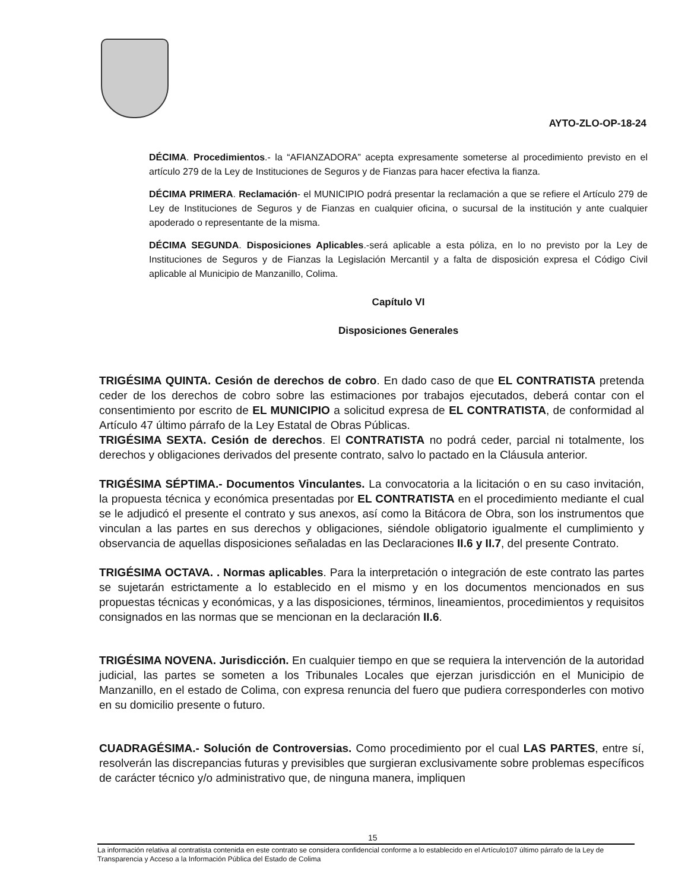AYTO-ZLO-OP-18-24
DÉCIMA. Procedimientos.- la “AFIANZADORA” acepta expresamente someterse al procedimiento previsto en el artículo 279 de la Ley de Instituciones de Seguros y de Fianzas para hacer efectiva la fianza.
DÉCIMA PRIMERA. Reclamación- el MUNICIPIO podrá presentar la reclamación a que se refiere el Artículo 279 de Ley de Instituciones de Seguros y de Fianzas en cualquier oficina, o sucursal de la institución y ante cualquier apoderado o representante de la misma.
DÉCIMA SEGUNDA. Disposiciones Aplicables.-será aplicable a esta póliza, en lo no previsto por la Ley de Instituciones de Seguros y de Fianzas la Legislación Mercantil y a falta de disposición expresa el Código Civil aplicable al Municipio de Manzanillo, Colima.
Capítulo VI
Disposiciones Generales
TRIGÉSIMA QUINTA. Cesión de derechos de cobro. En dado caso de que EL CONTRATISTA pretenda ceder de los derechos de cobro sobre las estimaciones por trabajos ejecutados, deberá contar con el consentimiento por escrito de EL MUNICIPIO a solicitud expresa de EL CONTRATISTA, de conformidad al Artículo 47 último párrafo de la Ley Estatal de Obras Públicas.
TRIGÉSIMA SEXTA. Cesión de derechos. El CONTRATISTA no podrá ceder, parcial ni totalmente, los derechos y obligaciones derivados del presente contrato, salvo lo pactado en la Cláusula anterior.
TRIGÉSIMA SÉPTIMA.- Documentos Vinculantes. La convocatoria a la licitación o en su caso invitación, la propuesta técnica y económica presentadas por EL CONTRATISTA en el procedimiento mediante el cual se le adjudicó el presente el contrato y sus anexos, así como la Bitácora de Obra, son los instrumentos que vinculan a las partes en sus derechos y obligaciones, siéndole obligatorio igualmente el cumplimiento y observancia de aquellas disposiciones señaladas en las Declaraciones II.6 y II.7, del presente Contrato.
TRIGÉSIMA OCTAVA. . Normas aplicables. Para la interpretación o integración de este contrato las partes se sujetarán estrictamente a lo establecido en el mismo y en los documentos mencionados en sus propuestas técnicas y económicas, y a las disposiciones, términos, lineamientos, procedimientos y requisitos consignados en las normas que se mencionan en la declaración II.6.
TRIGÉSIMA NOVENA. Jurisdicción. En cualquier tiempo en que se requiera la intervención de la autoridad judicial, las partes se someten a los Tribunales Locales que ejerzan jurisdicción en el Municipio de Manzanillo, en el estado de Colima, con expresa renuncia del fuero que pudiera corresponderles con motivo en su domicilio presente o futuro.
CUADRAGÉSIMA.- Solución de Controversias. Como procedimiento por el cual LAS PARTES, entre sí, resolverán las discrepancias futuras y previsibles que surgieran exclusivamente sobre problemas específicos de carácter técnico y/o administrativo que, de ninguna manera, impliquen
15
La información relativa al contratista contenida en este contrato se considera confidencial conforme a lo establecido en el Artículo107 último párrafo de la Ley de Transparencia y Acceso a la Información Pública del Estado de Colima